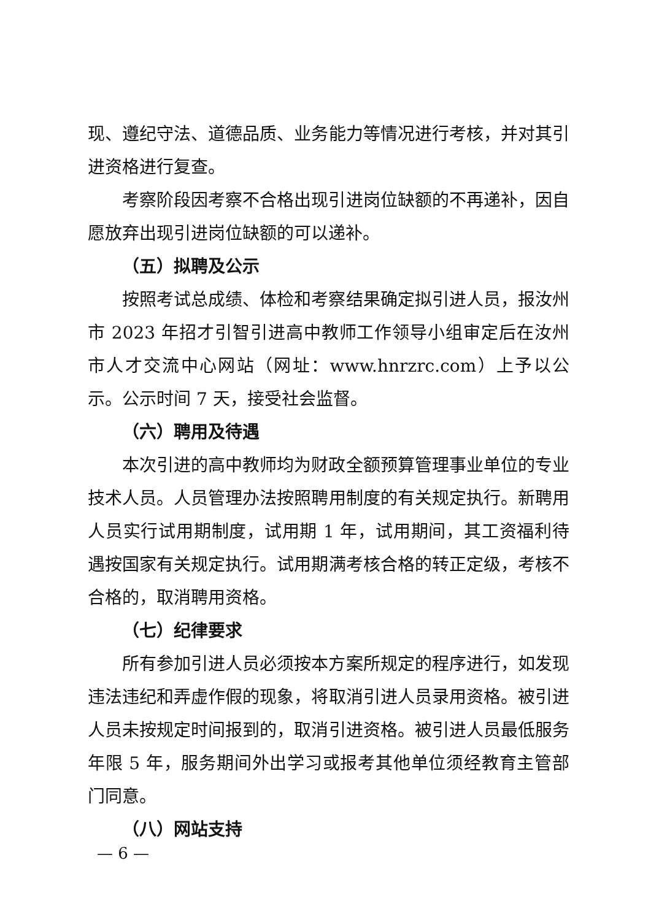现、遵纪守法、道德品质、业务能力等情况进行考核，并对其引进资格进行复查。
考察阶段因考察不合格出现引进岗位缺额的不再递补，因自愿放弃出现引进岗位缺额的可以递补。
（五）拟聘及公示
按照考试总成绩、体检和考察结果确定拟引进人员，报汝州市 2023 年招才引智引进高中教师工作领导小组审定后在汝州市人才交流中心网站（网址：www.hnrzrc.com）上予以公示。公示时间 7 天，接受社会监督。
（六）聘用及待遇
本次引进的高中教师均为财政全额预算管理事业单位的专业技术人员。人员管理办法按照聘用制度的有关规定执行。新聘用人员实行试用期制度，试用期 1 年，试用期间，其工资福利待遇按国家有关规定执行。试用期满考核合格的转正定级，考核不合格的，取消聘用资格。
（七）纪律要求
所有参加引进人员必须按本方案所规定的程序进行，如发现违法违纪和弄虚作假的现象，将取消引进人员录用资格。被引进人员未按规定时间报到的，取消引进资格。被引进人员最低服务年限 5 年，服务期间外出学习或报考其他单位须经教育主管部门同意。
（八）网站支持
— 6 —